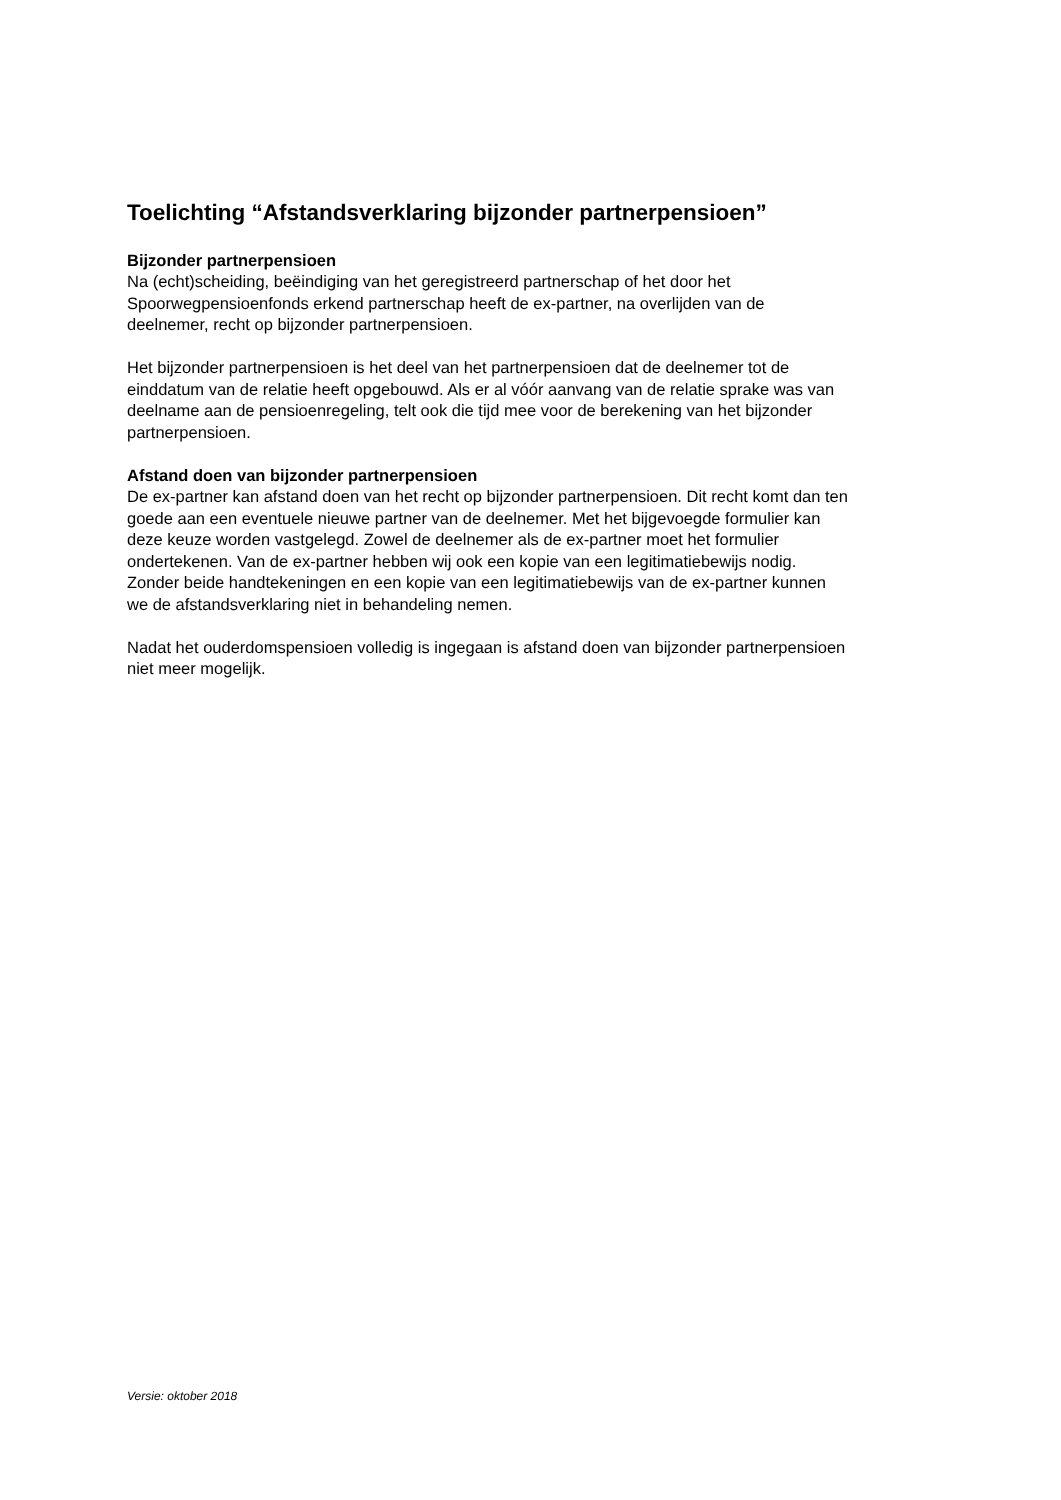Toelichting “Afstandsverklaring bijzonder partnerpensioen”
Bijzonder partnerpensioen
Na (echt)scheiding, beëindiging van het geregistreerd partnerschap of het door het
Spoorwegpensioenfonds erkend partnerschap heeft de ex-partner, na overlijden van de
deelnemer, recht op bijzonder partnerpensioen.
Het bijzonder partnerpensioen is het deel van het partnerpensioen dat de deelnemer tot de
einddatum van de relatie heeft opgebouwd. Als er al vóór aanvang van de relatie sprake was van
deelname aan de pensioenregeling, telt ook die tijd mee voor de berekening van het bijzonder
partnerpensioen.
Afstand doen van bijzonder partnerpensioen
De ex-partner kan afstand doen van het recht op bijzonder partnerpensioen. Dit recht komt dan ten
goede aan een eventuele nieuwe partner van de deelnemer. Met het bijgevoegde formulier kan
deze keuze worden vastgelegd. Zowel de deelnemer als de ex-partner moet het formulier
ondertekenen. Van de ex-partner hebben wij ook een kopie van een legitimatiebewijs nodig.
Zonder beide handtekeningen en een kopie van een legitimatiebewijs van de ex-partner kunnen
we de afstandsverklaring niet in behandeling nemen.
Nadat het ouderdomspensioen volledig is ingegaan is afstand doen van bijzonder partnerpensioen
niet meer mogelijk.
Versie: oktober 2018